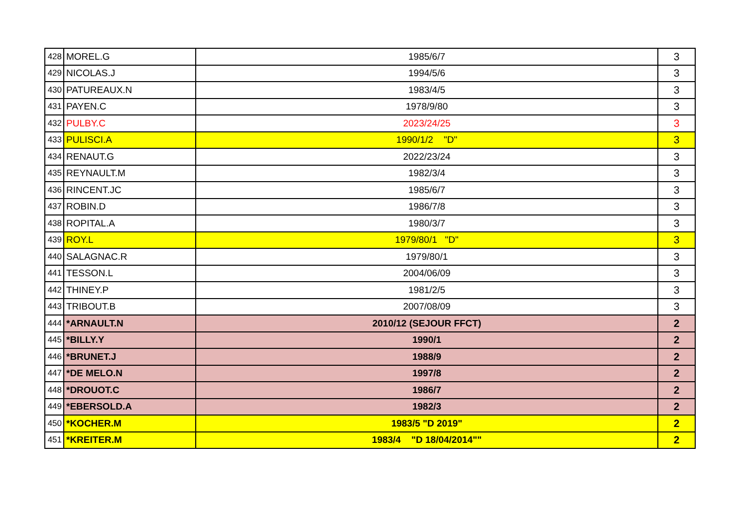| 428 | MOREL.G | 1985/6/7 | 3 |
| 429 | NICOLAS.J | 1994/5/6 | 3 |
| 430 | PATUREAUX.N | 1983/4/5 | 3 |
| 431 | PAYEN.C | 1978/9/80 | 3 |
| 432 | PULBY.C | 2023/24/25 | 3 |
| 433 | PULISCI.A | 1990/1/2 "D" | 3 |
| 434 | RENAUT.G | 2022/23/24 | 3 |
| 435 | REYNAULT.M | 1982/3/4 | 3 |
| 436 | RINCENT.JC | 1985/6/7 | 3 |
| 437 | ROBIN.D | 1986/7/8 | 3 |
| 438 | ROPITAL.A | 1980/3/7 | 3 |
| 439 | ROY.L | 1979/80/1 "D" | 3 |
| 440 | SALAGNAC.R | 1979/80/1 | 3 |
| 441 | TESSON.L | 2004/06/09 | 3 |
| 442 | THINEY.P | 1981/2/5 | 3 |
| 443 | TRIBOUT.B | 2007/08/09 | 3 |
| 444 | *ARNAULT.N | 2010/12 (SEJOUR FFCT) | 2 |
| 445 | *BILLY.Y | 1990/1 | 2 |
| 446 | *BRUNET.J | 1988/9 | 2 |
| 447 | *DE MELO.N | 1997/8 | 2 |
| 448 | *DROUOT.C | 1986/7 | 2 |
| 449 | *EBERSOLD.A | 1982/3 | 2 |
| 450 | *KOCHER.M | 1983/5 "D 2019" | 2 |
| 451 | *KREITER.M | 1983/4 "D 18/04/2014"" | 2 |